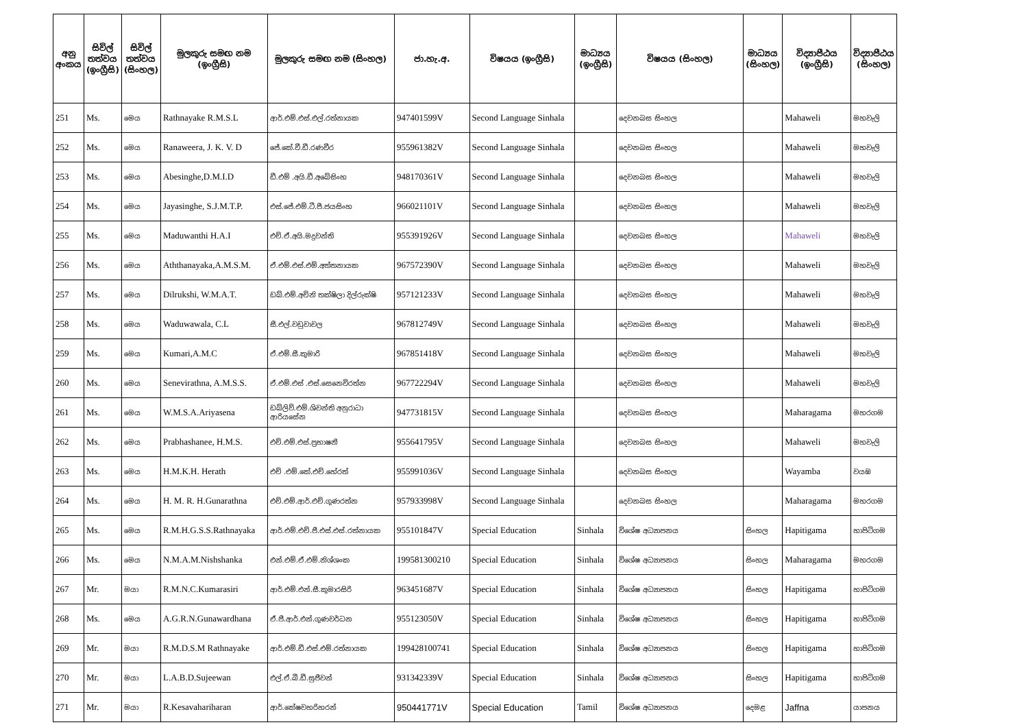| අනු අංකය | සිවිල් තත්වය (ඉංග්‍රීසි) | සිවිල් තත්වය (සිංහල) | මුලකුරු සමඟ නම (ඉංග්‍රීසි) | මුලකුරු සමඟ නම (සිංහල) | ජා.හැ.අ. | විෂයය (ඉංග්‍රීසි) | මාධ්‍යය (ඉංග්‍රීසි) | විෂයය (සිංහල) | මාධ්‍යය (සිංහල) | විද්‍යාපීඨය (ඉංග්‍රීසි) | විද්‍යාපීඨය (සිංහල) |
| --- | --- | --- | --- | --- | --- | --- | --- | --- | --- | --- | --- |
| 251 | Ms. | මෙය | Rathnayake R.M.S.L | ආර්.එම්.එස්.එල්.රත්නායක | 947401599V | Second Language Sinhala | | දෙවනබස සිංහල | | Mahaweli | මහවැලි |
| 252 | Ms. | මෙය | Ranaweera, J. K. V. D | ජේ.කේ.වී.ඩී.රණවීර | 955961382V | Second Language Sinhala | | දෙවනබස සිංහල | | Mahaweli | මහවැලි |
| 253 | Ms. | මෙය | Abesinghe,D.M.I.D | ඩී.එම් .අයි.ඩී.අබේසිංහ | 948170361V | Second Language Sinhala | | දෙවනබස සිංහල | | Mahaweli | මහවැලි |
| 254 | Ms. | මෙය | Jayasinghe, S.J.M.T.P. | එස්.ජේ.එම්.ටී.පී.ජයසිංහ | 966021101V | Second Language Sinhala | | දෙවනබස සිංහල | | Mahaweli | මහවැලි |
| 255 | Ms. | මෙය | Maduwanthi H.A.I | එච්.ඒ.අයි.මදුවන්ති | 955391926V | Second Language Sinhala | | දෙවනබස සිංහල | | Mahaweli | මහවැලි |
| 256 | Ms. | මෙය | Aththanayaka,A.M.S.M. | ඒ.එම්.එස්.එම්.අත්තනායක | 967572390V | Second Language Sinhala | | දෙවනබස සිංහල | | Mahaweli | මහවැලි |
| 257 | Ms. | මෙය | Dilrukshi, W.M.A.T. | ඩබ්.එම්.අචිනි තක්ෂිලා දිල්රුක්ෂි | 957121233V | Second Language Sinhala | | දෙවනබස සිංහල | | Mahaweli | මහවැලි |
| 258 | Ms. | මෙය | Waduwawala, C.L | සී.එල්.වඩුවාවල | 967812749V | Second Language Sinhala | | දෙවනබස සිංහල | | Mahaweli | මහවැලි |
| 259 | Ms. | මෙය | Kumari,A.M.C | ඒ.එම්.සී.කුමාරි | 967851418V | Second Language Sinhala | | දෙවනබස සිංහල | | Mahaweli | මහවැලි |
| 260 | Ms. | මෙය | Senevirathna, A.M.S.S. | ඒ.එම්.එස් .එස්.සෙනෙවිරත්න | 967722294V | Second Language Sinhala | | දෙවනබස සිංහල | | Mahaweli | මහවැලි |
| 261 | Ms. | මෙය | W.M.S.A.Ariyasena | ඩබ්ලිව්.එම්.ශිවන්ති අනුරාධා ආරියසේන | 947731815V | Second Language Sinhala | | දෙවනබස සිංහල | | Maharagama | මහරගම |
| 262 | Ms. | මෙය | Prabhashanee, H.M.S. | එච්.එම්.එස්.ප්‍රභාෂනී | 955641795V | Second Language Sinhala | | දෙවනබස සිංහල | | Mahaweli | මහවැලි |
| 263 | Ms. | මෙය | H.M.K.H. Herath | එච් .එම්.කේ.එච්.හේරත් | 955991036V | Second Language Sinhala | | දෙවනබස සිංහල | | Wayamba | වයඹ |
| 264 | Ms. | මෙය | H. M. R. H.Gunarathna | එච්.එම්.ආර්.එච්.ගුණරත්න | 957933998V | Second Language Sinhala | | දෙවනබස සිංහල | | Maharagama | මහරගම |
| 265 | Ms. | මෙය | R.M.H.G.S.S.Rathnayaka | ආර්.එම්.එච්.ජී.එස්.එස්.රත්නායක | 955101847V | Special Education | Sinhala | විශේෂ අධ්‍යාපනය | සිංහල | Hapitigama | හාපිටිගම |
| 266 | Ms. | මෙය | N.M.A.M.Nishshanka | එන්.එම්.ඒ.එම්.නිශ්ශංක | 199581300210 | Special Education | Sinhala | විශේෂ අධ්‍යාපනය | සිංහල | Maharagama | මහරගම |
| 267 | Mr. | මයා | R.M.N.C.Kumarasiri | ආර්.එම්.එන්.සී.කුමාරසිරි | 963451687V | Special Education | Sinhala | විශේෂ අධ්‍යාපනය | සිංහල | Hapitigama | හාපිටිගම |
| 268 | Ms. | මෙය | A.G.R.N.Gunawardhana | ඒ.ජී.ආර්.එන්.ගුණවර්ධන | 955123050V | Special Education | Sinhala | විශේෂ අධ්‍යාපනය | සිංහල | Hapitigama | හාපිටිගම |
| 269 | Mr. | මයා | R.M.D.S.M Rathnayake | ආර්.එම්.ඩී.එස්.එම්.රත්නායක | 199428100741 | Special Education | Sinhala | විශේෂ අධ්‍යාපනය | සිංහල | Hapitigama | හාපිටිගම |
| 270 | Mr. | මයා | L.A.B.D.Sujeewan | එල්.ඒ.බී.ඩී.සුජීවන් | 931342339V | Special Education | Sinhala | විශේෂ අධ්‍යාපනය | සිංහල | Hapitigama | හාපිටිගම |
| 271 | Mr. | මයා | R.Kesavahariharan | ආර්.කේෂවහරිහරන් | 950441771V | Special Education | Tamil | විශේෂ අධ්‍යාපනය | දෙමළ | Jaffna | යාපනය |